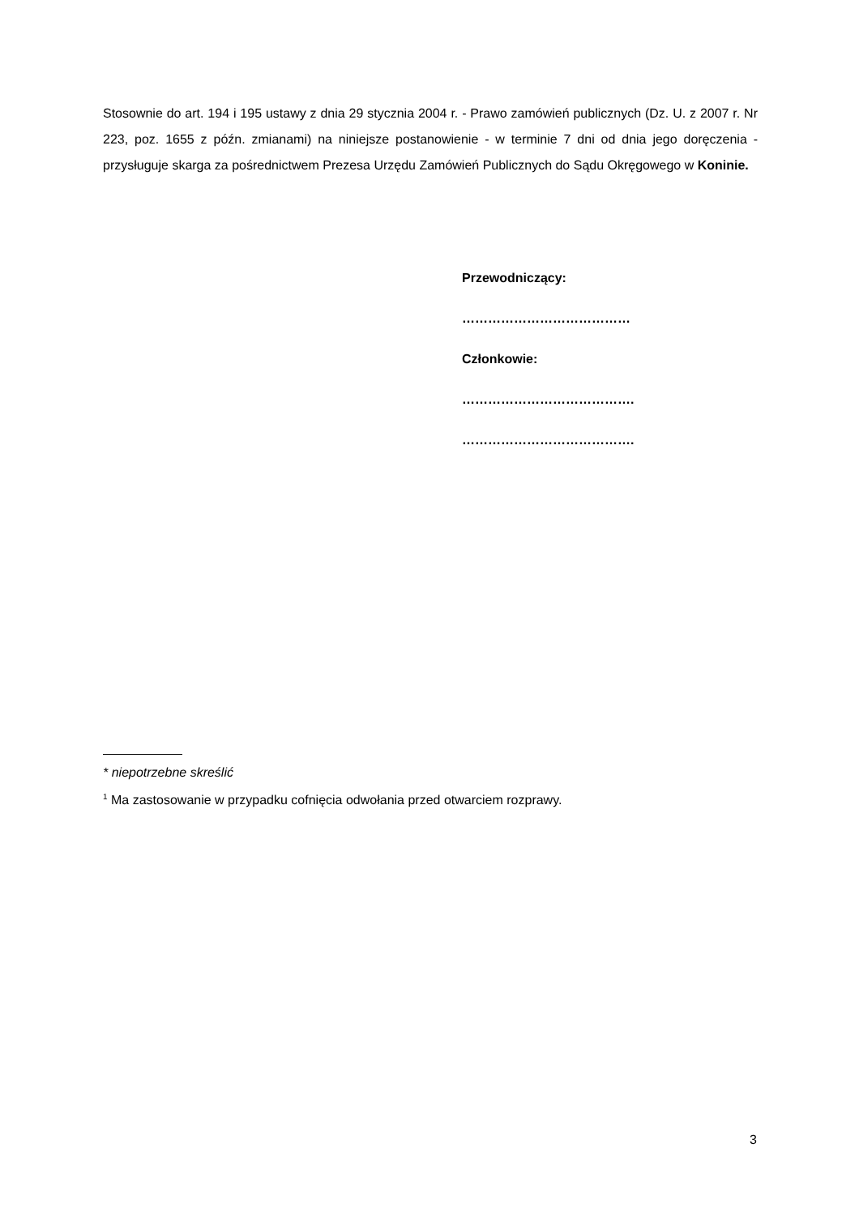Stosownie do art. 194 i 195 ustawy z dnia 29 stycznia 2004 r. - Prawo zamówień publicznych (Dz. U. z 2007 r. Nr 223, poz. 1655 z późn. zmianami) na niniejsze postanowienie - w terminie 7 dni od dnia jego doręczenia - przysługuje skarga za pośrednictwem Prezesa Urzędu Zamówień Publicznych do Sądu Okręgowego w Koninie.
Przewodniczący:
…………………………………
Członkowie:
………………………………….
………………………………….
* niepotrzebne skreślić
<sup>1</sup> Ma zastosowanie w przypadku cofnięcia odwołania przed otwarciem rozprawy.
3